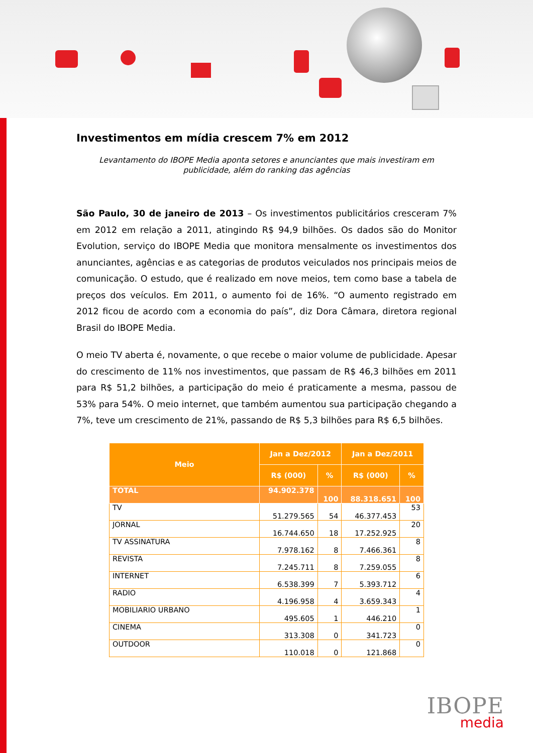Investimentos em mídia crescem 7% em 2012
Levantamento do IBOPE Media aponta setores e anunciantes que mais investiram em publicidade, além do ranking das agências
São Paulo, 30 de janeiro de 2013 – Os investimentos publicitários cresceram 7% em 2012 em relação a 2011, atingindo R$ 94,9 bilhões. Os dados são do Monitor Evolution, serviço do IBOPE Media que monitora mensalmente os investimentos dos anunciantes, agências e as categorias de produtos veiculados nos principais meios de comunicação. O estudo, que é realizado em nove meios, tem como base a tabela de preços dos veículos. Em 2011, o aumento foi de 16%. “O aumento registrado em 2012 ficou de acordo com a economia do país”, diz Dora Câmara, diretora regional Brasil do IBOPE Media.
O meio TV aberta é, novamente, o que recebe o maior volume de publicidade. Apesar do crescimento de 11% nos investimentos, que passam de R$ 46,3 bilhões em 2011 para R$ 51,2 bilhões, a participação do meio é praticamente a mesma, passou de 53% para 54%. O meio internet, que também aumentou sua participação chegando a 7%, teve um crescimento de 21%, passando de R$ 5,3 bilhões para R$ 6,5 bilhões.
| Meio | Jan a Dez/2012 | | Jan a Dez/2011 | |
| --- | --- | --- | --- | --- |
| | R$ (000) | % | R$ (000) | % |
| TOTAL | 94.902.378 | 100 | 88.318.651 | 100 |
| TV | 51.279.565 | 54 | 46.377.453 | 53 |
| JORNAL | 16.744.650 | 18 | 17.252.925 | 20 |
| TV ASSINATURA | 7.978.162 | 8 | 7.466.361 | 8 |
| REVISTA | 7.245.711 | 8 | 7.259.055 | 8 |
| INTERNET | 6.538.399 | 7 | 5.393.712 | 6 |
| RADIO | 4.196.958 | 4 | 3.659.343 | 4 |
| MOBILIARIO URBANO | 495.605 | 1 | 446.210 | 1 |
| CINEMA | 313.308 | 0 | 341.723 | 0 |
| OUTDOOR | 110.018 | 0 | 121.868 | 0 |
IBOPE
media